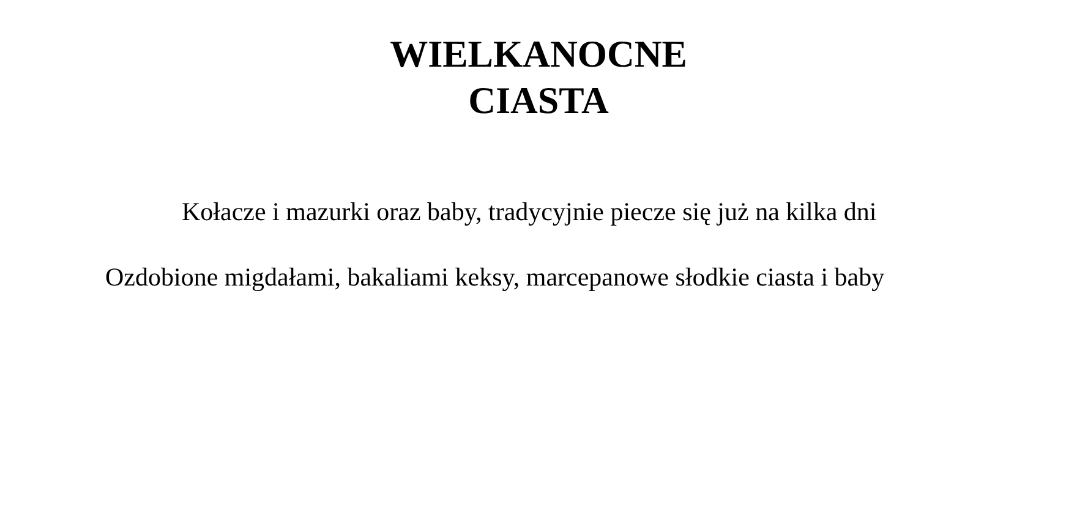WIELKANOCNE
CIASTA
Kołacze i mazurki oraz baby, tradycyjnie piecze się już na kilka dni
Ozdobione migdałami, bakaliami keksy, marcepanowe słodkie ciasta i baby